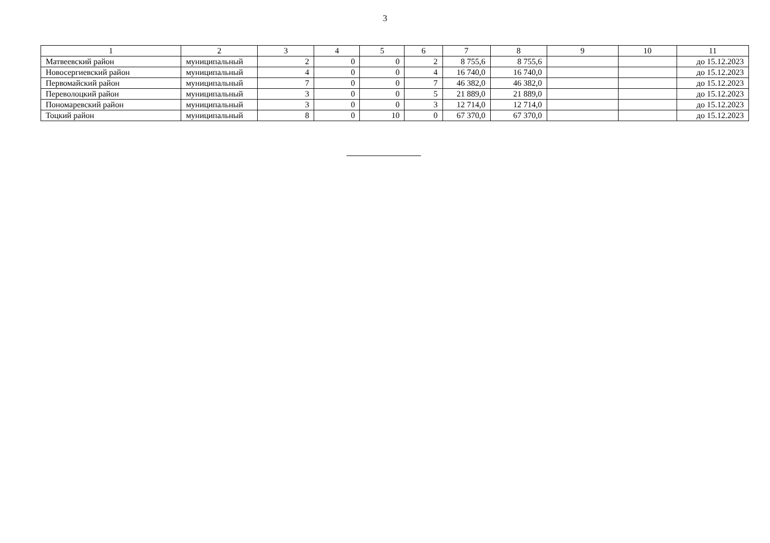3
| 1 | 2 | 3 | 4 | 5 | 6 | 7 | 8 | 9 | 10 | 11 |
| --- | --- | --- | --- | --- | --- | --- | --- | --- | --- | --- |
| Матвеевский район | муниципальный | 2 | 0 | 0 | 2 | 8 755,6 | 8 755,6 | | | до 15.12.2023 |
| Новосергиевский район | муниципальный | 4 | 0 | 0 | 4 | 16 740,0 | 16 740,0 | | | до 15.12.2023 |
| Первомайский район | муниципальный | 7 | 0 | 0 | 7 | 46 382,0 | 46 382,0 | | | до 15.12.2023 |
| Переволоцкий район | муниципальный | 3 | 0 | 0 | 5 | 21 889,0 | 21 889,0 | | | до 15.12.2023 |
| Пономаревский район | муниципальный | 3 | 0 | 0 | 3 | 12 714,0 | 12 714,0 | | | до 15.12.2023 |
| Тоцкий район | муниципальный | 8 | 0 | 10 | 0 | 67 370,0 | 67 370,0 | | | до 15.12.2023 |